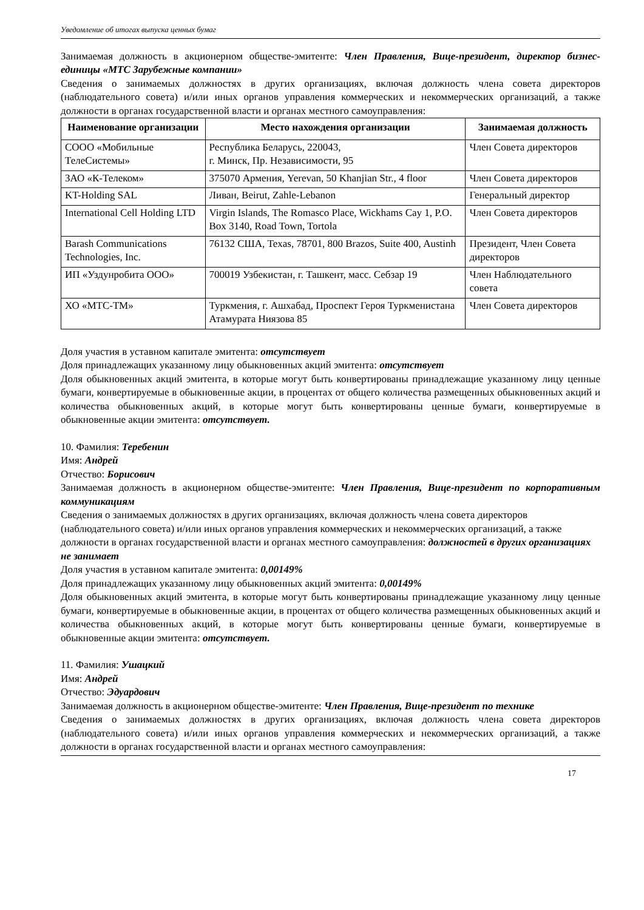Уведомление об итогах выпуска ценных бумаг
Занимаемая должность в акционерном обществе-эмитенте: Член Правления, Вице-президент, директор бизнес-единицы «МТС Зарубежные компании»
Сведения о занимаемых должностях в других организациях, включая должность члена совета директоров (наблюдательного совета) и/или иных органов управления коммерческих и некоммерческих организаций, а также должности в органах государственной власти и органах местного самоуправления:
| Наименование организации | Место нахождения организации | Занимаемая должность |
| --- | --- | --- |
| СООО «Мобильные ТелеСистемы» | Республика Беларусь, 220043, г. Минск, Пр. Независимости, 95 | Член Совета директоров |
| ЗАО «К-Телеком» | 375070 Армения, Yerevan, 50 Khanjian Str., 4 floor | Член Совета директоров |
| KT-Holding SAL | Ливан, Beirut, Zahle-Lebanon | Генеральный директор |
| International Cell Holding LTD | Virgin Islands, The Romasco Place, Wickhams Cay 1, P.O. Box 3140, Road Town, Tortola | Член Совета директоров |
| Barash Communications Technologies, Inc. | 76132 США, Texas, 78701, 800 Brazos, Suite 400, Austinh | Президент, Член Совета директоров |
| ИП «Уздунробита ООО» | 700019 Узбекистан, г. Ташкент, масс. Себзар 19 | Член Наблюдательного совета |
| ХО «МТС-ТМ» | Туркмения, г. Ашхабад, Проспект Героя Туркменистана Атамурата Ниязова 85 | Член Совета директоров |
Доля участия в уставном капитале эмитента: отсутствует
Доля принадлежащих указанному лицу обыкновенных акций эмитента: отсутствует
Доля обыкновенных акций эмитента, в которые могут быть конвертированы принадлежащие указанному лицу ценные бумаги, конвертируемые в обыкновенные акции, в процентах от общего количества размещенных обыкновенных акций и количества обыкновенных акций, в которые могут быть конвертированы ценные бумаги, конвертируемые в обыкновенные акции эмитента: отсутствует.
10. Фамилия: Теребенин
Имя: Андрей
Отчество: Борисович
Занимаемая должность в акционерном обществе-эмитенте: Член Правления, Вице-президент по корпоративным коммуникациям
Сведения о занимаемых должностях в других организациях, включая должность члена совета директоров (наблюдательного совета) и/или иных органов управления коммерческих и некоммерческих организаций, а также должности в органах государственной власти и органах местного самоуправления: должностей в других организациях не занимает
Доля участия в уставном капитале эмитента: 0,00149%
Доля принадлежащих указанному лицу обыкновенных акций эмитента: 0,00149%
Доля обыкновенных акций эмитента, в которые могут быть конвертированы принадлежащие указанному лицу ценные бумаги, конвертируемые в обыкновенные акции, в процентах от общего количества размещенных обыкновенных акций и количества обыкновенных акций, в которые могут быть конвертированы ценные бумаги, конвертируемые в обыкновенные акции эмитента: отсутствует.
11. Фамилия: Ушацкий
Имя: Андрей
Отчество: Эдуардович
Занимаемая должность в акционерном обществе-эмитенте: Член Правления, Вице-президент по технике
Сведения о занимаемых должностях в других организациях, включая должность члена совета директоров (наблюдательного совета) и/или иных органов управления коммерческих и некоммерческих организаций, а также должности в органах государственной власти и органах местного самоуправления:
17